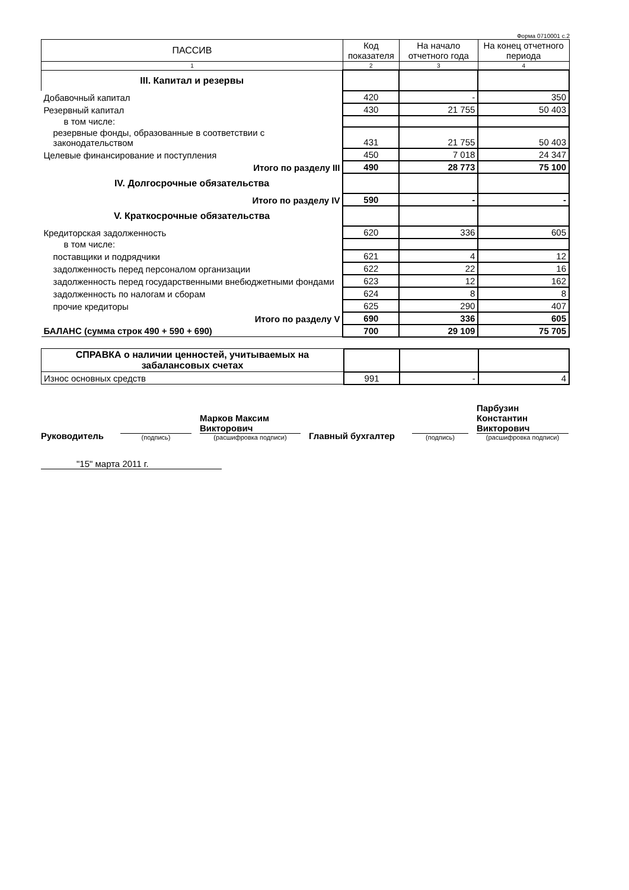Форма 0710001 с.2
| ПАССИВ | Код показателя | На начало отчетного года | На конец отчетного периода |
| --- | --- | --- | --- |
| 1 | 2 | 3 | 4 |
| III. Капитал и резервы | | | |
| Добавочный капитал | 420 | - | 350 |
| Резервный капитал | 430 | 21 755 | 50 403 |
| в том числе: | | | |
| резервные фонды, образованные в соответствии с законодательством | 431 | 21 755 | 50 403 |
| Целевые финансирование и поступления | 450 | 7 018 | 24 347 |
| Итого по разделу III | 490 | 28 773 | 75 100 |
| IV. Долгосрочные обязательства | | | |
| Итого по разделу IV | 590 | - | - |
| V. Краткосрочные обязательства | | | |
| Кредиторская задолженность | 620 | 336 | 605 |
| в том числе: | | | |
| поставщики и подрядчики | 621 | 4 | 12 |
| задолженность перед персоналом организации | 622 | 22 | 16 |
| задолженность перед государственными внебюджетными фондами | 623 | 12 | 162 |
| задолженность по налогам и сборам | 624 | 8 | 8 |
| прочие кредиторы | 625 | 290 | 407 |
| Итого по разделу V | 690 | 336 | 605 |
| БАЛАНС (сумма строк 490 + 590 + 690) | 700 | 29 109 | 75 705 |
| СПРАВКА о наличии ценностей, учитываемых на забалансовых счетах | | | |
| Износ основных средств | 991 | - | 4 |
Руководитель
(подпись)
Марков Максим Викторович
(расшифровка подписи)
Главный бухгалтер
(подпись)
Парбузин Константин Викторович
(расшифровка подписи)
"15" марта 2011 г.